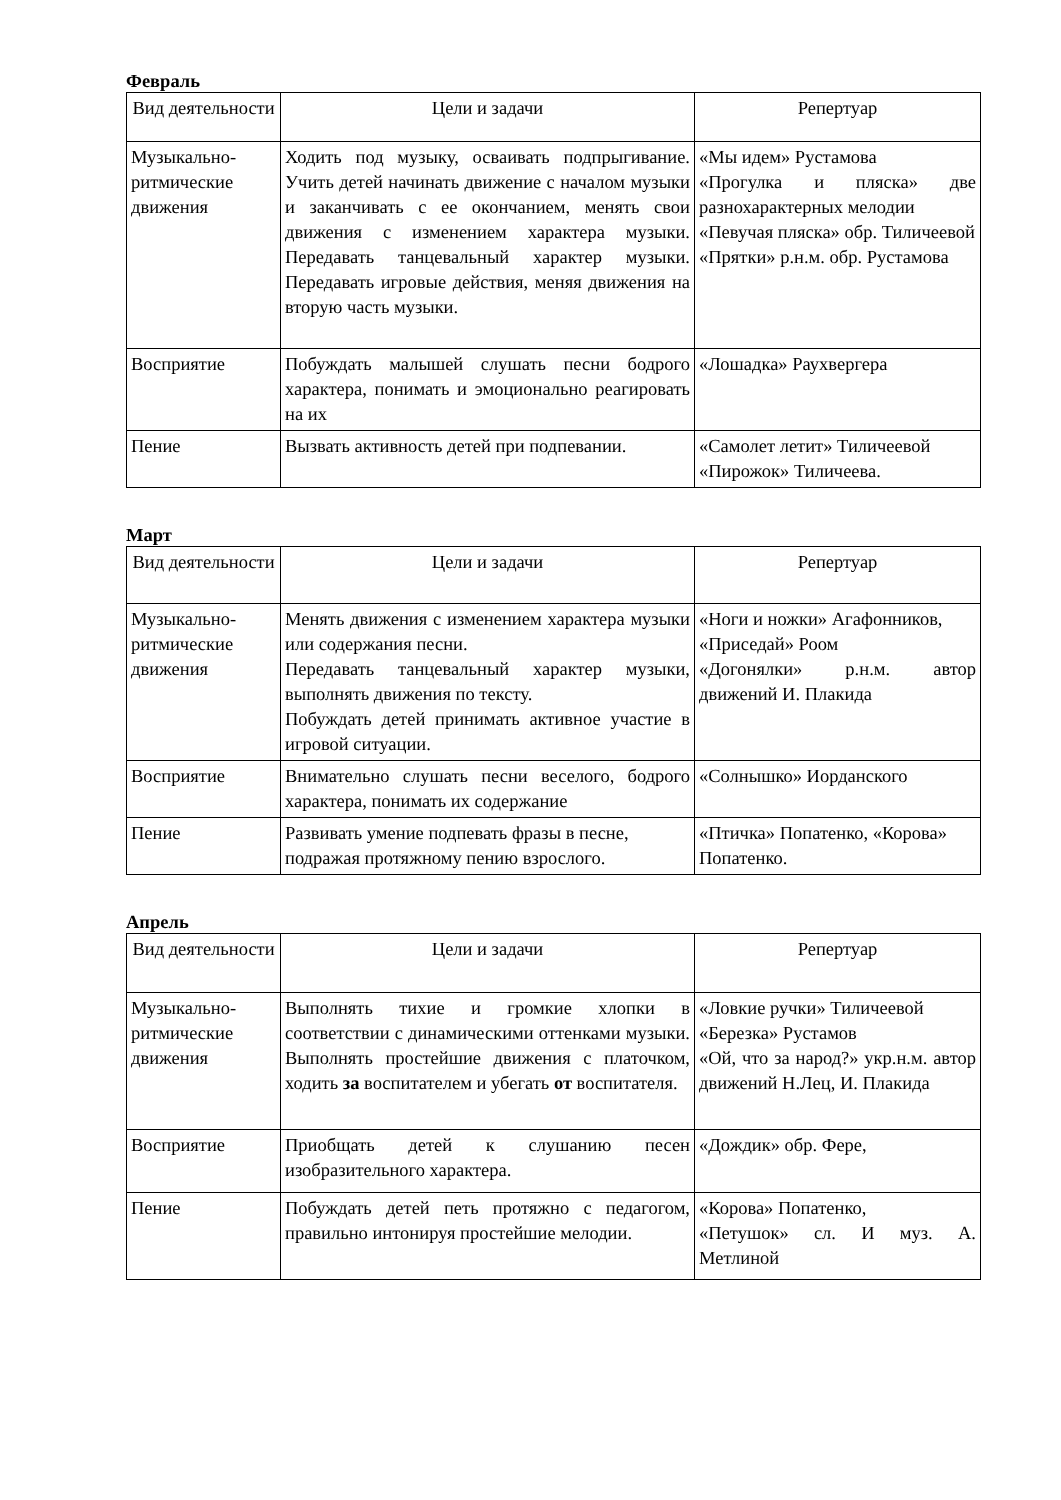Февраль
| Вид деятельности | Цели и задачи | Репертуар |
| --- | --- | --- |
| Музыкально-ритмические движения | Ходить под музыку, осваивать подпрыгивание. Учить детей начинать движение с началом музыки и заканчивать с ее окончанием, менять свои движения с изменением характера музыки. Передавать танцевальный характер музыки. Передавать игровые действия, меняя движения на вторую часть музыки. | «Мы идем» Рустамова «Прогулка и пляска» две разнохарактерных мелодии «Певучая пляска» обр. Тиличеевой «Прятки» р.н.м. обр. Рустамова |
| Восприятие | Побуждать малышей слушать песни бодрого характера, понимать и эмоционально реагировать на их | «Лошадка» Раухвергера |
| Пение | Вызвать активность детей при подпевании. | «Самолет летит» Тиличеевой «Пирожок» Тиличеева. |
Март
| Вид деятельности | Цели и задачи | Репертуар |
| --- | --- | --- |
| Музыкально-ритмические движения | Менять движения с изменением характера музыки или содержания песни. Передавать танцевальный характер музыки, выполнять движения по тексту. Побуждать детей принимать активное участие в игровой ситуации. | «Ноги и ножки» Агафонников, «Приседай» Роом «Догонялки» р.н.м. автор движений И. Плакида |
| Восприятие | Внимательно слушать песни веселого, бодрого характера, понимать их содержание | «Солнышко» Иорданского |
| Пение | Развивать умение подпевать фразы в песне, подражая протяжному пению взрослого. | «Птичка» Попатенко, «Корова» Попатенко. |
Апрель
| Вид деятельности | Цели и задачи | Репертуар |
| --- | --- | --- |
| Музыкально-ритмические движения | Выполнять тихие и громкие хлопки в соответствии с динамическими оттенками музыки. Выполнять простейшие движения с платочком, ходить за воспитателем и убегать от воспитателя. | «Ловкие ручки» Тиличеевой «Березка» Рустамов «Ой, что за народ?» укр.н.м. автор движений Н.Лец, И. Плакида |
| Восприятие | Приобщать детей к слушанию песен изобразительного характера. | «Дождик» обр. Фере, |
| Пение | Побуждать детей петь протяжно с педагогом, правильно интонируя простейшие мелодии. | «Корова» Попатенко, «Петушок» сл. И муз. А. Метлиной |